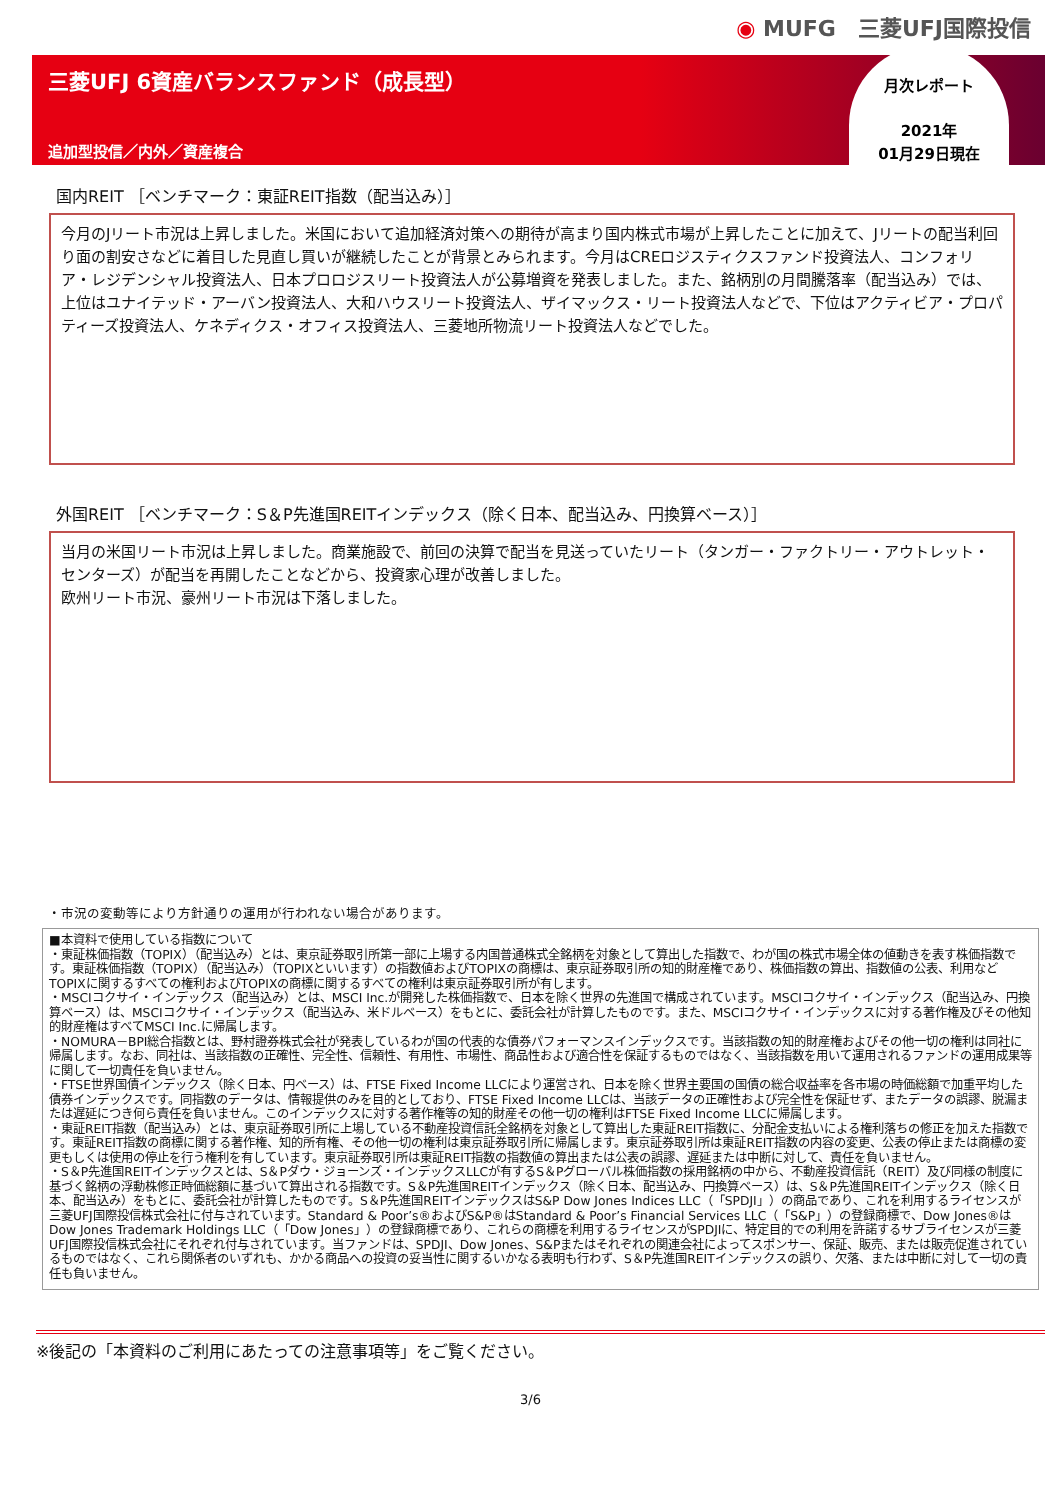◉ MUFG　三菱UFJ国際投信
三菱UFJ 6資産バランスファンド（成長型）
追加型投信／内外／資産複合
月次レポート
2021年
01月29日現在
国内REIT ［ベンチマーク：東証REIT指数（配当込み）］
今月のJリート市況は上昇しました。米国において追加経済対策への期待が高まり国内株式市場が上昇したことに加えて、Jリートの配当利回り面の割安さなどに着目した見直し買いが継続したことが背景とみられます。今月はCREロジスティクスファンド投資法人、コンフォリア・レジデンシャル投資法人、日本プロロジスリート投資法人が公募増資を発表しました。また、銘柄別の月間騰落率（配当込み）では、上位はユナイテッド・アーバン投資法人、大和ハウスリート投資法人、ザイマックス・リート投資法人などで、下位はアクティビア・プロパティーズ投資法人、ケネディクス・オフィス投資法人、三菱地所物流リート投資法人などでした。
外国REIT ［ベンチマーク：S＆P先進国REITインデックス（除く日本、配当込み、円換算ベース）］
当月の米国リート市況は上昇しました。商業施設で、前回の決算で配当を見送っていたリート（タンガー・ファクトリー・アウトレット・センターズ）が配当を再開したことなどから、投資家心理が改善しました。
欧州リート市況、豪州リート市況は下落しました。
・市況の変動等により方針通りの運用が行われない場合があります。
■本資料で使用している指数について
・東証株価指数（TOPIX）（配当込み）とは、東京証券取引所第一部に上場する内国普通株式全銘柄を対象として算出した指数で、わが国の株式市場全体の値動きを表す株価指数です。東証株価指数（TOPIX）（配当込み）（TOPIXといいます）の指数値およびTOPIXの商標は、東京証券取引所の知的財産権であり、株価指数の算出、指数値の公表、利用などTOPIXに関するすべての権利およびTOPIXの商標に関するすべての権利は東京証券取引所が有します。
・MSCIコクサイ・インデックス（配当込み）とは、MSCI Inc.が開発した株価指数で、日本を除く世界の先進国で構成されています。MSCIコクサイ・インデックス（配当込み、円換算ベース）は、MSCIコクサイ・インデックス（配当込み、米ドルベース）をもとに、委託会社が計算したものです。また、MSCIコクサイ・インデックスに対する著作権及びその他知的財産権はすべてMSCI Inc.に帰属します。
・NOMURA－BPI総合指数とは、野村證券株式会社が発表しているわが国の代表的な債券パフォーマンスインデックスです。当該指数の知的財産権およびその他一切の権利は同社に帰属します。なお、同社は、当該指数の正確性、完全性、信頼性、有用性、市場性、商品性および適合性を保証するものではなく、当該指数を用いて運用されるファンドの運用成果等に関して一切責任を負いません。
・FTSE世界国債インデックス（除く日本、円ベース）は、FTSE Fixed Income LLCにより運営され、日本を除く世界主要国の国債の総合収益率を各市場の時価総額で加重平均した債券インデックスです。同指数のデータは、情報提供のみを目的としており、FTSE Fixed Income LLCは、当該データの正確性および完全性を保証せず、またデータの誤謬、脱漏または遅延につき何ら責任を負いません。このインデックスに対する著作権等の知的財産その他一切の権利はFTSE Fixed Income LLCに帰属します。
・東証REIT指数（配当込み）とは、東京証券取引所に上場している不動産投資信託全銘柄を対象として算出した東証REIT指数に、分配金支払いによる権利落ちの修正を加えた指数です。東証REIT指数の商標に関する著作権、知的所有権、その他一切の権利は東京証券取引所に帰属します。東京証券取引所は東証REIT指数の内容の変更、公表の停止または商標の変更もしくは使用の停止を行う権利を有しています。東京証券取引所は東証REIT指数の指数値の算出または公表の誤謬、遅延または中断に対して、責任を負いません。
・S＆P先進国REITインデックスとは、S＆Pダウ・ジョーンズ・インデックスLLCが有するS＆Pグローバル株価指数の採用銘柄の中から、不動産投資信託（REIT）及び同様の制度に基づく銘柄の浮動株修正時価総額に基づいて算出される指数です。S＆P先進国REITインデックス（除く日本、配当込み、円換算ベース）は、S＆P先進国REITインデックス（除く日本、配当込み）をもとに、委託会社が計算したものです。S＆P先進国REITインデックスはS&P Dow Jones Indices LLC（「SPDJI」）の商品であり、これを利用するライセンスが三菱UFJ国際投信株式会社に付与されています。Standard & Poor’s®およびS&P®はStandard & Poor’s Financial Services LLC（「S&P」）の登録商標で、Dow Jones®はDow Jones Trademark Holdings LLC（「Dow Jones」）の登録商標であり、これらの商標を利用するライセンスがSPDJIに、特定目的での利用を許諾するサブライセンスが三菱UFJ国際投信株式会社にそれぞれ付与されています。当ファンドは、SPDJI、Dow Jones、S&Pまたはそれぞれの関連会社によってスポンサー、保証、販売、または販売促進されているものではなく、これら関係者のいずれも、かかる商品への投資の妥当性に関するいかなる表明も行わず、S＆P先進国REITインデックスの誤り、欠落、または中断に対して一切の責任も負いません。
※後記の「本資料のご利用にあたっての注意事項等」をご覧ください。
3/6